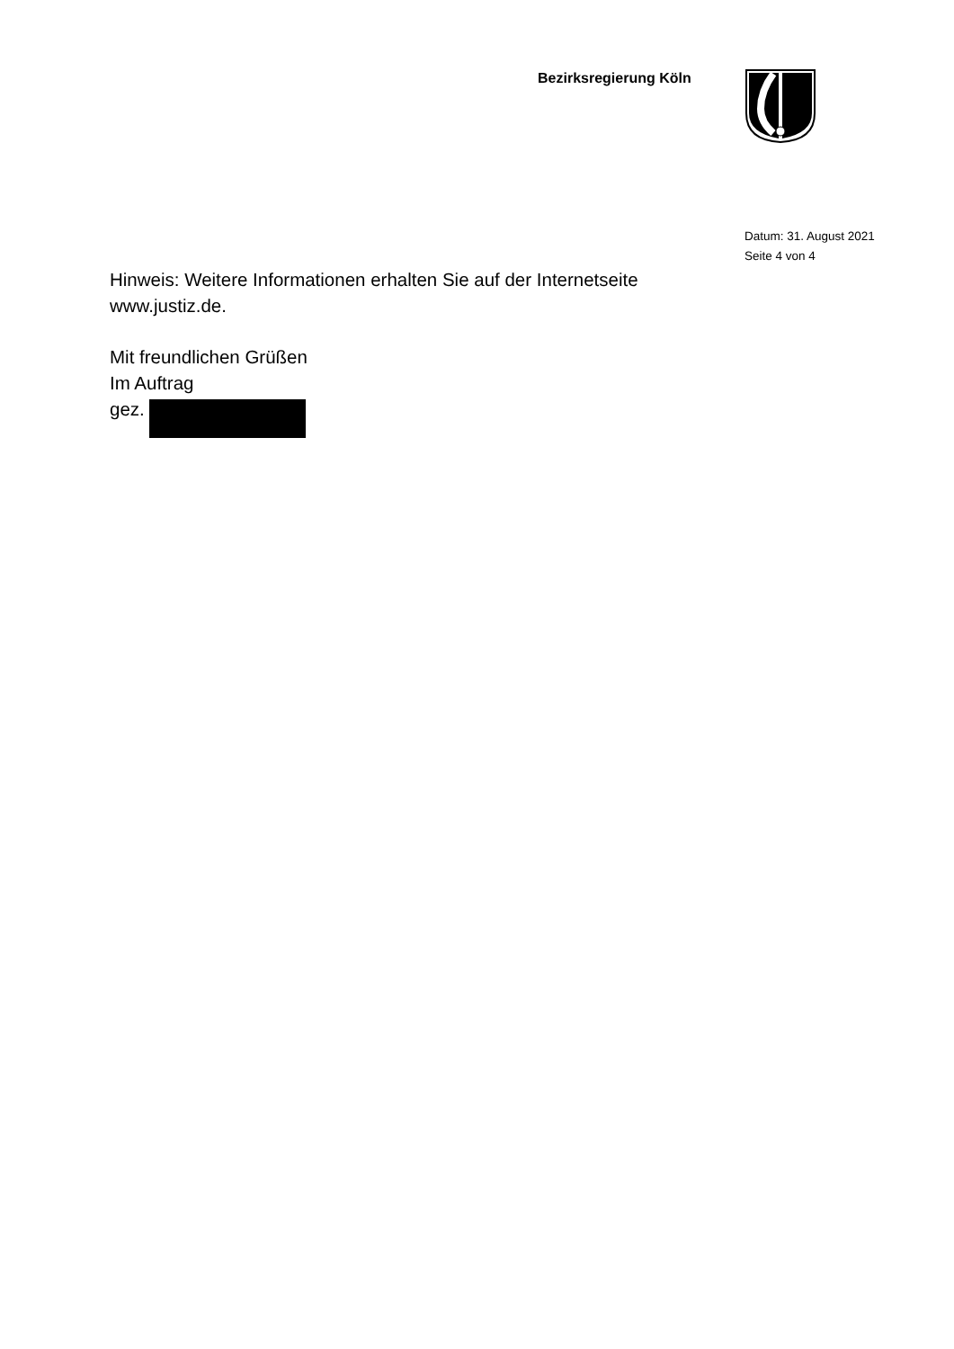Bezirksregierung Köln
Datum: 31. August 2021
Seite 4 von 4
Hinweis: Weitere Informationen erhalten Sie auf der Internetseite
www.justiz.de.
Mit freundlichen Grüßen
Im Auftrag
gez.